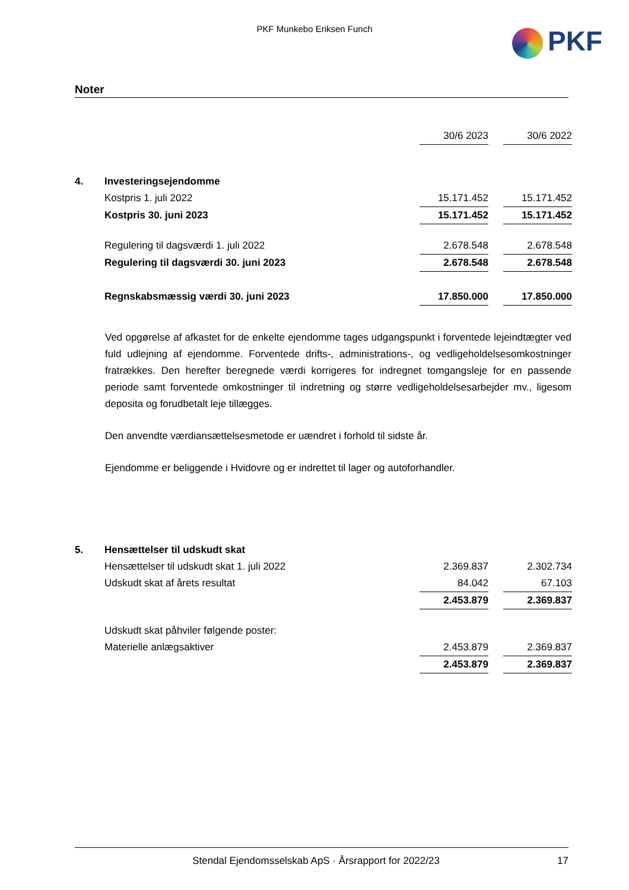PKF Munkebo Eriksen Funch
PKF
Noter
| | | 30/6 2023 | | 30/6 2022 |
| --- | --- | --- | --- | --- |
| 4. | Investeringsejendomme | | | |
| | Kostpris 1. juli 2022 | 15.171.452 | | 15.171.452 |
| | Kostpris 30. juni 2023 | 15.171.452 | | 15.171.452 |
| | Regulering til dagsværdi 1. juli 2022 | 2.678.548 | | 2.678.548 |
| | Regulering til dagsværdi 30. juni 2023 | 2.678.548 | | 2.678.548 |
| | Regnskabsmæssig værdi 30. juni 2023 | 17.850.000 | | 17.850.000 |
Ved opgørelse af afkastet for de enkelte ejendomme tages udgangspunkt i forventede leje­indtægter ved fuld udlejning af ejendomme. Forventede drifts-, administrations-, og vedlige­holdelsesomkostninger fratrækkes. Den herefter beregnede værdi korrigeres for indregnet tom­gangsleje for en passende periode samt forventede omkostninger til indretning og større vedlige­holdelsesarbejder mv., ligesom deposita og forudbetalt leje tillægges.
Den anvendte værdiansættelsesmetode er uændret i forhold til sidste år.
Ejendomme er beliggende i Hvidovre og er indrettet til lager og autoforhandler.
| 5. | Hensættelser til udskudt skat | | | |
| | Hensættelser til udskudt skat 1. juli 2022 | 2.369.837 | | 2.302.734 |
| | Udskudt skat af årets resultat | 84.042 | | 67.103 |
| | | 2.453.879 | | 2.369.837 |
| | Udskudt skat påhviler følgende poster: | | | |
| | Materielle anlægsaktiver | 2.453.879 | | 2.369.837 |
| | | 2.453.879 | | 2.369.837 |
Stendal Ejendomsselskab ApS · Årsrapport for 2022/23
17